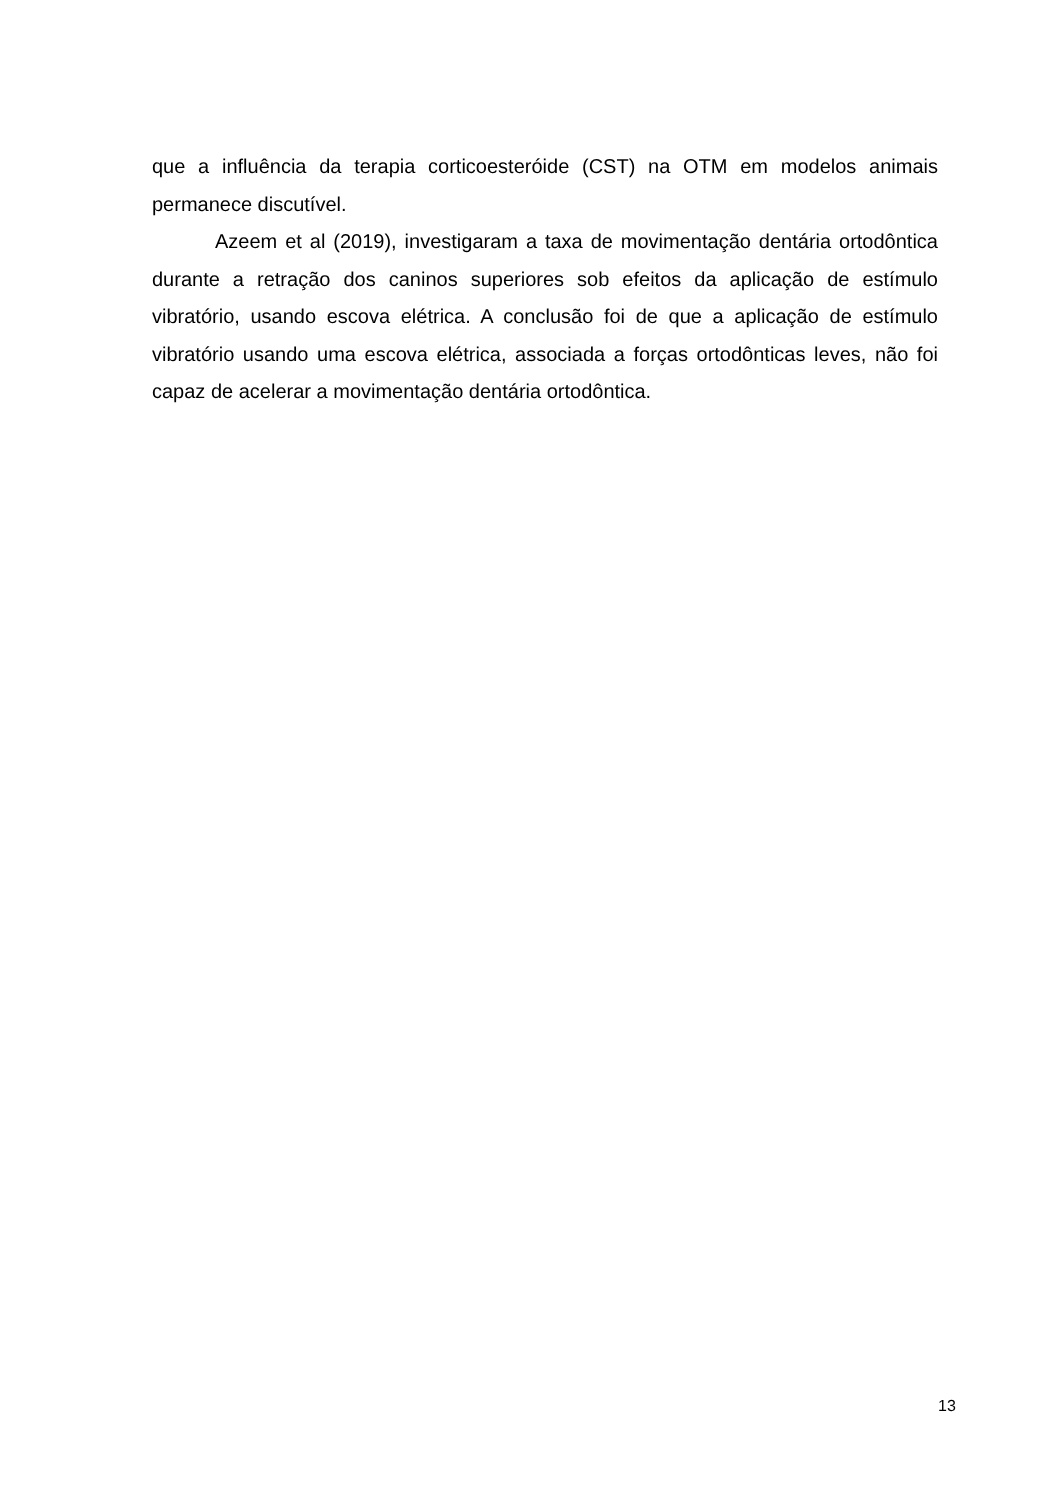que a influência da terapia corticoesteróide (CST) na OTM em modelos animais permanece discutível.
Azeem et al (2019), investigaram a taxa de movimentação dentária ortodôntica durante a retração dos caninos superiores sob efeitos da aplicação de estímulo vibratório, usando escova elétrica. A conclusão foi de que a aplicação de estímulo vibratório usando uma escova elétrica, associada a forças ortodônticas leves, não foi capaz de acelerar a movimentação dentária ortodôntica.
13